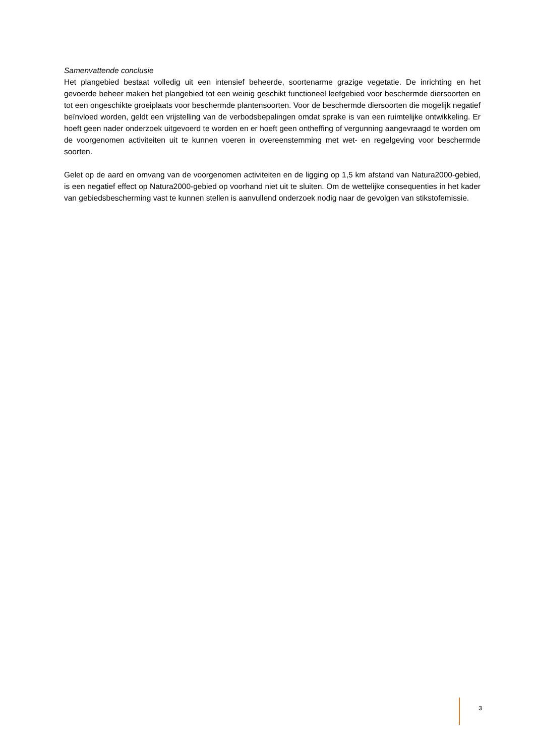Samenvattende conclusie
Het plangebied bestaat volledig uit een intensief beheerde, soortenarme grazige vegetatie. De inrichting en het gevoerde beheer maken het plangebied tot een weinig geschikt functioneel leefgebied voor beschermde diersoorten en tot een ongeschikte groeiplaats voor beschermde plantensoorten. Voor de beschermde diersoorten die mogelijk negatief beïnvloed worden, geldt een vrijstelling van de verbodsbepalingen omdat sprake is van een ruimtelijke ontwikkeling. Er hoeft geen nader onderzoek uitgevoerd te worden en er hoeft geen ontheffing of vergunning aangevraagd te worden om de voorgenomen activiteiten uit te kunnen voeren in overeenstemming met wet- en regelgeving voor beschermde soorten.
Gelet op de aard en omvang van de voorgenomen activiteiten en de ligging op 1,5 km afstand van Natura2000-gebied, is een negatief effect op Natura2000-gebied op voorhand niet uit te sluiten. Om de wettelijke consequenties in het kader van gebiedsbescherming vast te kunnen stellen is aanvullend onderzoek nodig naar de gevolgen van stikstofemissie.
3